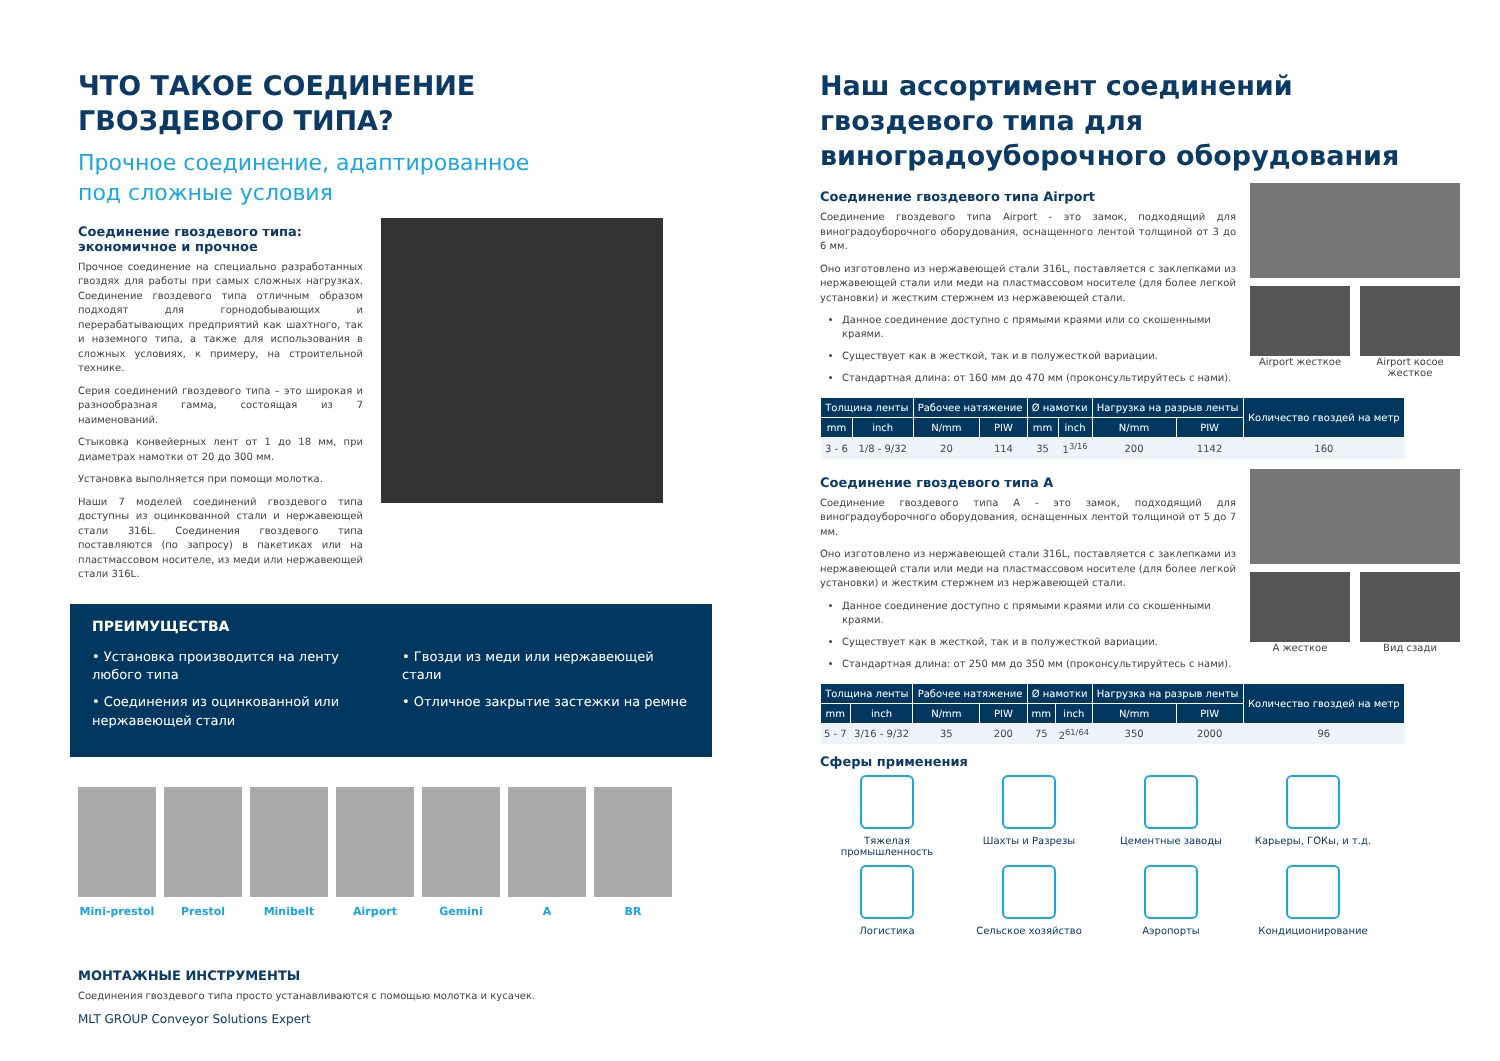ЧТО ТАКОЕ СОЕДИНЕНИЕ
ГВОЗДЕВОГО ТИПА?
Прочное соединение, адаптированное
под сложные условия
Соединение гвоздевого типа:
экономичное и прочное
Прочное соединение на специально разработанных гвоздях для работы при самых сложных нагрузках. Соединение гвоздевого типа отличным образом подходят для горнодобывающих и перерабатывающих предприятий как шахтного, так и наземного типа, а также для использования в сложных условиях, к примеру, на строительной технике.
Серия соединений гвоздевого типа – это широкая и разнообразная гамма, состоящая из 7 наименований.
Стыковка конвейерных лент от 1 до 18 мм, при диаметрах намотки от 20 до 300 мм.
Установка выполняется при помощи молотка.
Наши 7 моделей соединений гвоздевого типа доступны из оцинкованной стали и нержавеющей стали 316L. Соединения гвоздевого типа поставляются (по запросу) в пакетиках или на пластмассовом носителе, из меди или нержавеющей стали 316L.
ПРЕИМУЩЕСТВА
• Установка производится на ленту любого типа
• Соединения из оцинкованной или нержавеющей стали
• Гвозди из меди или нержавеющей стали
• Отличное закрытие застежки на ремне
Mini-prestol
Prestol Minibelt Airport Gemini A BR
МОНТАЖНЫЕ ИНСТРУМЕНТЫ
Соединения гвоздевого типа просто устанавливаются с помощью молотка и кусачек.
MLT GROUP Conveyor Solutions Expert
Наш ассортимент соединений гвоздевого типа для виноградоуборочного оборудования
Соединение гвоздевого типа Airport
Соединение гвоздевого типа Airport - это замок, подходящий для виноградоуборочного оборудования, оснащенного лентой толщиной от 3 до 6 мм.
Оно изготовлено из нержавеющей стали 316L, поставляется с заклепками из нержавеющей стали или меди на пластмассовом носителе (для более легкой установки) и жестким стержнем из нержавеющей стали.
Данное соединение доступно с прямыми краями или со скошенными краями.
Существует как в жесткой, так и в полужесткой вариации.
Стандартная длина: от 160 мм до 470 мм (проконсультируйтесь с нами).
Airport жесткое Airport косое жесткое
| Толщина ленты | | Рабочее натяжение | | Ø намотки | | Нагрузка на разрыв ленты | | Количество гвоздей на метр |
| --- | --- | --- | --- | --- | --- | --- | --- | --- |
| mm | inch | N/mm | PIW | mm | inch | N/mm | PIW | |
| 3 - 6 | 1/8 - 9/32 | 20 | 114 | 35 | 1<sup>3/16</sup> | 200 | 1142 | 160 |
Соединение гвоздевого типа A
Соединение гвоздевого типа A - это замок, подходящий для виноградоуборочного оборудования, оснащенных лентой толщиной от 5 до 7 мм.
Оно изготовлено из нержавеющей стали 316L, поставляется с заклепками из нержавеющей стали или меди на пластмассовом носителе (для более легкой установки) и жестким стержнем из нержавеющей стали.
Данное соединение доступно с прямыми краями или со скошенными краями.
Существует как в жесткой, так и в полужесткой вариации.
Стандартная длина: от 250 мм до 350 мм (проконсультируйтесь с нами).
A жесткое Вид сзади
| Толщина ленты | | Рабочее натяжение | | Ø намотки | | Нагрузка на разрыв ленты | | Количество гвоздей на метр |
| --- | --- | --- | --- | --- | --- | --- | --- | --- |
| mm | inch | N/mm | PIW | mm | inch | N/mm | PIW | |
| 5 - 7 | 3/16 - 9/32 | 35 | 200 | 75 | 2<sup>61/64</sup> | 350 | 2000 | 96 |
Сферы применения
Тяжелая промышленность
Шахты и Разрезы
Цементные заводы
Карьеры, ГОКы, и т.д.
Логистика
Сельское хозяйство
Аэропорты
Кондиционирование